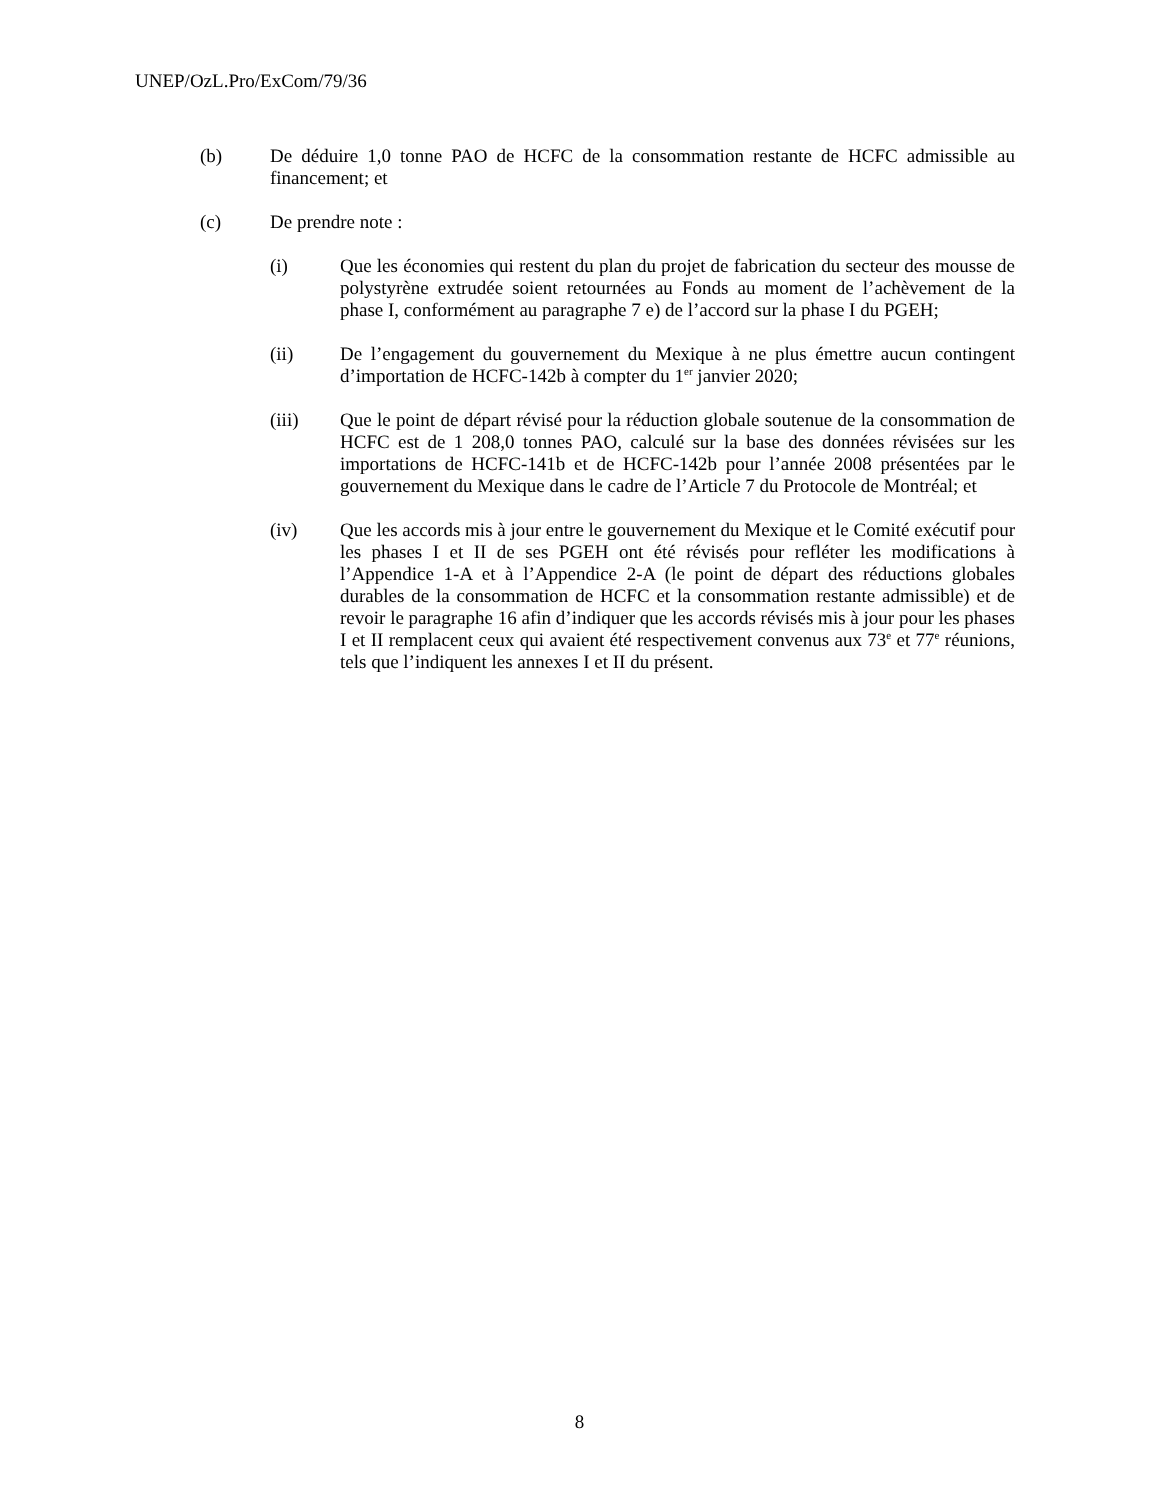UNEP/OzL.Pro/ExCom/79/36
(b) De déduire 1,0 tonne PAO de HCFC de la consommation restante de HCFC admissible au financement; et
(c) De prendre note :
(i) Que les économies qui restent du plan du projet de fabrication du secteur des mousse de polystyrène extrudée soient retournées au Fonds au moment de l’achèvement de la phase I, conformément au paragraphe 7 e) de l’accord sur la phase I du PGEH;
(ii) De l’engagement du gouvernement du Mexique à ne plus émettre aucun contingent d’importation de HCFC-142b à compter du 1<sup>er</sup> janvier 2020;
(iii) Que le point de départ révisé pour la réduction globale soutenue de la consommation de HCFC est de 1 208,0 tonnes PAO, calculé sur la base des données révisées sur les importations de HCFC-141b et de HCFC-142b pour l’année 2008 présentées par le gouvernement du Mexique dans le cadre de l’Article 7 du Protocole de Montréal; et
(iv) Que les accords mis à jour entre le gouvernement du Mexique et le Comité exécutif pour les phases I et II de ses PGEH ont été révisés pour refléter les modifications à l’Appendice 1-A et à l’Appendice 2-A (le point de départ des réductions globales durables de la consommation de HCFC et la consommation restante admissible) et de revoir le paragraphe 16 afin d’indiquer que les accords révisés mis à jour pour les phases I et II remplacent ceux qui avaient été respectivement convenus aux 73<sup>e</sup> et 77<sup>e</sup> réunions, tels que l’indiquent les annexes I et II du présent.
8